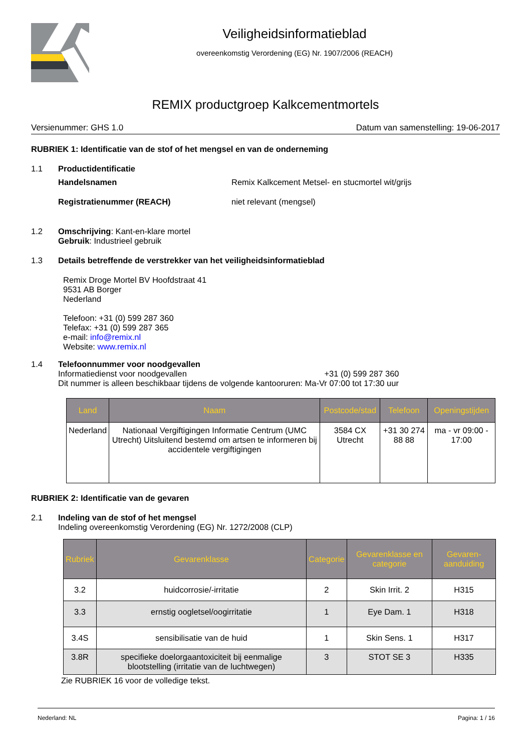Veiligheidsinformatieblad
overeenkomstig Verordening (EG) Nr. 1907/2006 (REACH)
REMIX productgroep Kalkcementmortels
Versienummer: GHS 1.0 Datum van samenstelling: 19-06-2017
RUBRIEK 1: Identificatie van de stof of het mengsel en van de onderneming
1.1 Productidentificatie
Handelsnamen Remix Kalkcement Metsel- en stucmortel wit/grijs
Registratienummer (REACH) niet relevant (mengsel)
1.2 Omschrijving: Kant-en-klare mortel
Gebruik: Industrieel gebruik
1.3 Details betreffende de verstrekker van het veiligheidsinformatieblad
Remix Droge Mortel BV Hoofdstraat 41
9531 AB Borger
Nederland
Telefoon: +31 (0) 599 287 360
Telefax: +31 (0) 599 287 365
e-mail: info@remix.nl
Website: www.remix.nl
1.4 Telefoonnummer voor noodgevallen
Informatiedienst voor noodgevallen +31 (0) 599 287 360
Dit nummer is alleen beschikbaar tijdens de volgende kantooruren: Ma-Vr 07:00 tot 17:30 uur
| Land | Naam | Postcode/stad | Telefoon | Openingstijden |
| --- | --- | --- | --- | --- |
| Nederland | Nationaal Vergiftigingen Informatie Centrum (UMC Utrecht) Uitsluitend bestemd om artsen te informeren bij accidentele vergiftigingen | 3584 CX Utrecht | +31 30 274 88 88 | ma - vr 09:00 - 17:00 |
RUBRIEK 2: Identificatie van de gevaren
2.1 Indeling van de stof of het mengsel
Indeling overeenkomstig Verordening (EG) Nr. 1272/2008 (CLP)
| Rubriek | Gevarenklasse | Categorie | Gevarenklasse en categorie | Gevaren-aanduiding |
| --- | --- | --- | --- | --- |
| 3.2 | huidcorrosie/-irritatie | 2 | Skin Irrit. 2 | H315 |
| 3.3 | ernstig oogletsel/oogirritatie | 1 | Eye Dam. 1 | H318 |
| 3.4S | sensibilisatie van de huid | 1 | Skin Sens. 1 | H317 |
| 3.8R | specifieke doelorgaantoxiciteit bij eenmalige blootstelling (irritatie van de luchtwegen) | 3 | STOT SE 3 | H335 |
Zie RUBRIEK 16 voor de volledige tekst.
Nederland: NL Pagina: 1 / 16